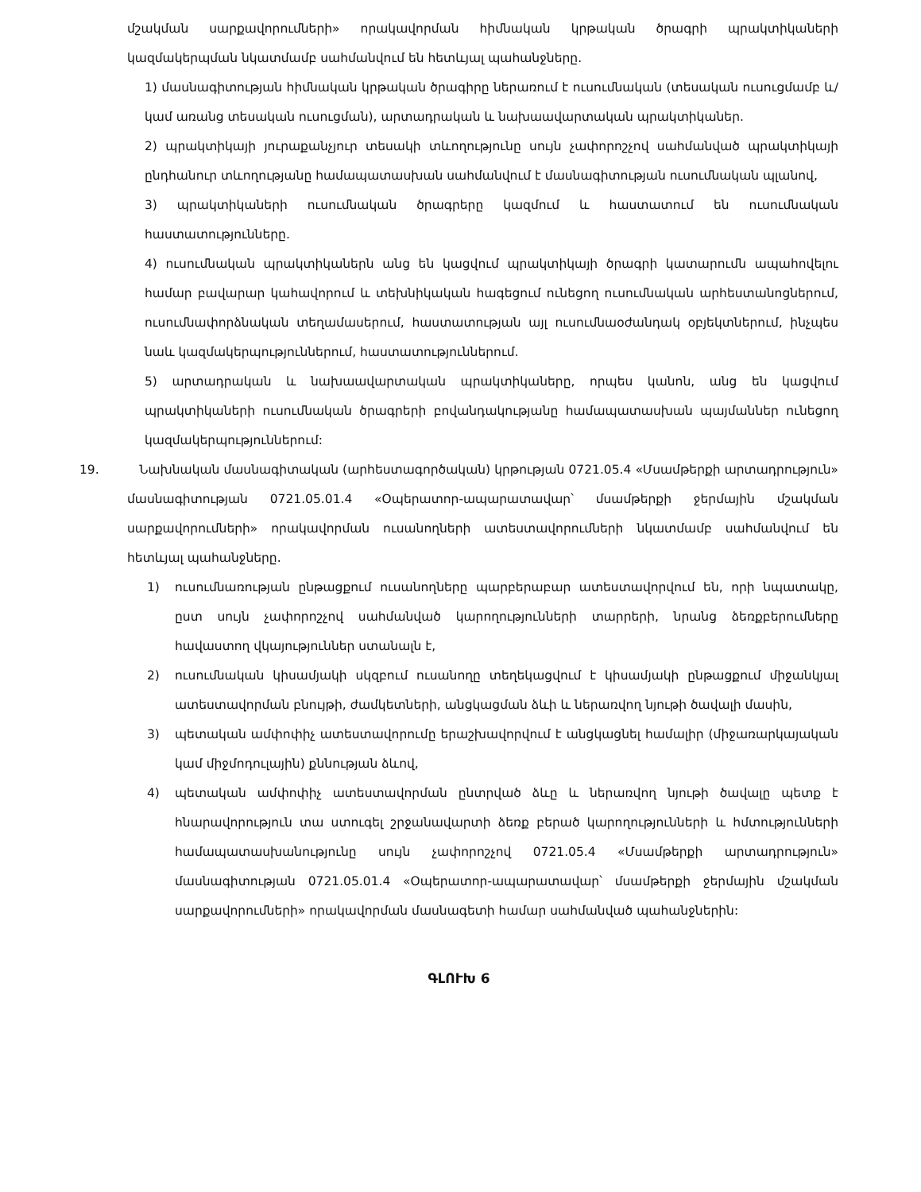մշակման սարքավորումների» որակավորման հիմնական կրթական ծրագրի պրակտիկաների կազմակերպման նկատմամբ սահմանվում են հետևյալ պահանջները.
1) մասնագիտության հիմնական կրթական ծրագիրը ներառում է ուսումնական (տեսական ուսուցմամբ և/կամ առանց տեսական ուսուցման), արտադրական և նախաավարտական պրակտիկաներ.
2) պրակտիկայի յուրաքանչյուր տեսակի տևողությունը սույն չափորոշչով սահմանված պրակտիկայի ընդհանուր տևողությանը համապատասխան սահմանվում է մասնագիտության ուսումնական պլանով,
3) պրակտիկաների ուսումնական ծրագրերը կազմում և հաստատում են ուսումնական հաստատությունները.
4) ուսումնական պրակտիկաներն անց են կացվում պրակտիկայի ծրագրի կատարումն ապահովելու համար բավարար կահավորում և տեխնիկական հագեցում ունեցող ուսումնական արհեստանոցներում, ուսումնափորձնական տեղամասերում, հաստատության այլ ուսումնաօժանդակ օբյեկտներում, ինչպես նաև կազմակերպություններում, հաստատություններում.
5) արտադրական և նախաավարտական պրակտիկաները, որպես կանոն, անց են կացվում պրակտիկաների ուսումնական ծրագրերի բովանդակությանը համապատասխան պայմաններ ունեցող կազմակերպություններում:
19. Նախնական մասնագիտական (արհեստագործական) կրթության 0721.05.4 «Մսամթերքի արտադրություն» մասնագիտության 0721.05.01.4 «Օպերատոր-ապարատավար՝ մսամթերքի ջերմային մշակման սարքավորումների» որակավորման ուսանողների ատեստավորումների նկատմամբ սահմանվում են հետևյալ պահանջները.
1) ուսումնառության ընթացքում ուսանողները պարբերաբար ատեստավորվում են, որի նպատակը, ըստ սույն չափորոշչով սահմանված կարողությունների տարրերի, նրանց ձեռքբերումները հավաստող վկայություններ ստանալն է,
2) ուսումնական կիսամյակի սկզբում ուսանողը տեղեկացվում է կիսամյակի ընթացքում միջանկյալ ատեստավորման բնույթի, ժամկետների, անցկացման ձևի և ներառվող նյութի ծավալի մասին,
3) պետական ամփոփիչ ատեստավորումը երաշխավորվում է անցկացնել համալիր (միջառարկայական կամ միջմոդուլային) քննության ձևով,
4) պետական ամփոփիչ ատեստավորման ընտրված ձևը և ներառվող նյութի ծավալը պետք է հնարավորություն տա ստուգել շրջանավարտի ձեռք բերած կարողությունների և հմտությունների համապատասխանությունը սույն չափորոշչով 0721.05.4 «Մսամթերքի արտադրություն» մասնագիտության 0721.05.01.4 «Օպերատոր-ապարատավար՝ մսամթերքի ջերմային մշակման սարքավորումների» որակավորման մասնագետի համար սահմանված պահանջներին:
ԳԼՈՒԽ 6